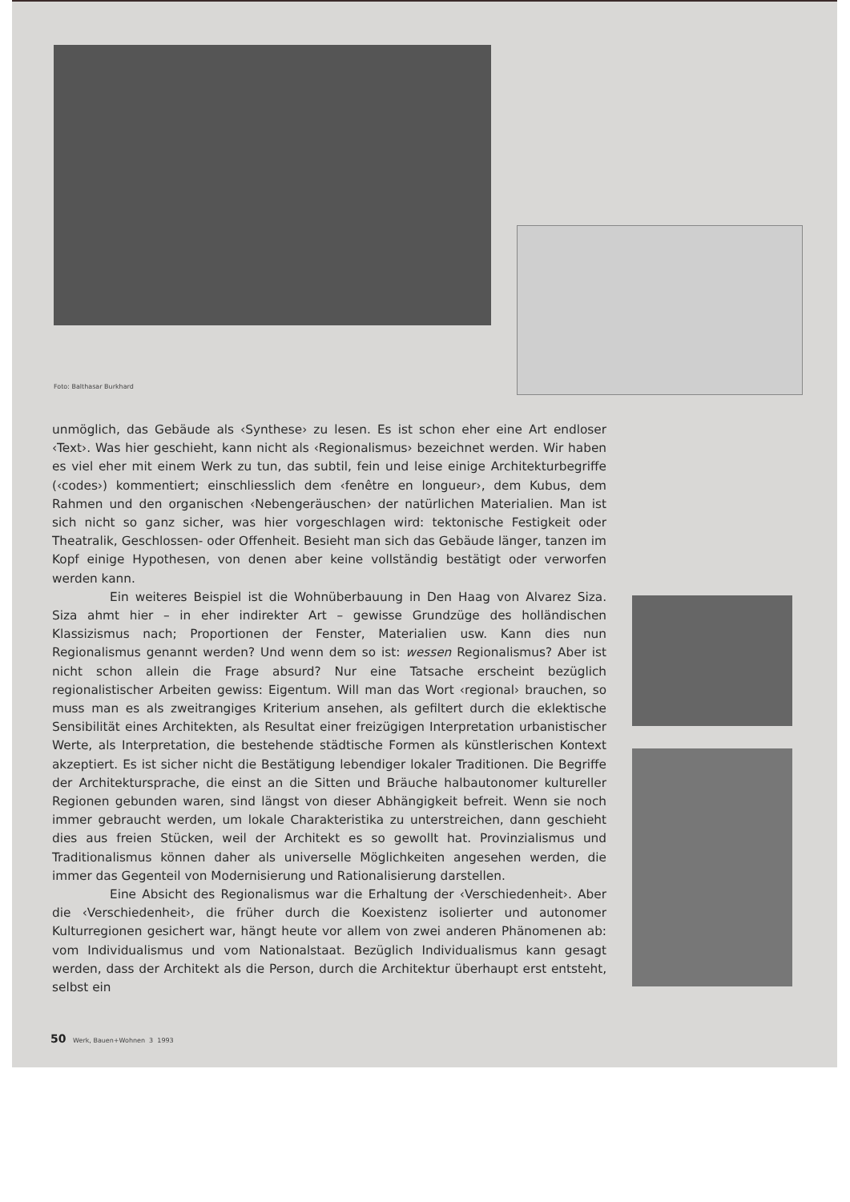Foto: Balthasar Burkhard
unmöglich, das Gebäude als ‹Synthese› zu lesen. Es ist schon eher eine Art endloser ‹Text›. Was hier geschieht, kann nicht als ‹Regionalismus› bezeichnet werden. Wir haben es viel eher mit einem Werk zu tun, das subtil, fein und leise einige Architekturbegriffe (‹codes›) kommentiert; einschliesslich dem ‹fenêtre en longueur›, dem Kubus, dem Rahmen und den organischen ‹Nebengeräuschen› der natürlichen Materialien. Man ist sich nicht so ganz sicher, was hier vorgeschlagen wird: tektonische Festigkeit oder Theatralik, Geschlossen- oder Offenheit. Besieht man sich das Gebäude länger, tanzen im Kopf einige Hypothesen, von denen aber keine vollständig bestätigt oder verworfen werden kann.
Ein weiteres Beispiel ist die Wohnüberbauung in Den Haag von Alvarez Siza. Siza ahmt hier – in eher indirekter Art – gewisse Grundzüge des holländischen Klassizismus nach; Proportionen der Fenster, Materialien usw. Kann dies nun Regionalismus genannt werden? Und wenn dem so ist: wessen Regionalismus? Aber ist nicht schon allein die Frage absurd? Nur eine Tatsache erscheint bezüglich regionalistischer Arbeiten gewiss: Eigentum. Will man das Wort ‹regional› brauchen, so muss man es als zweitrangiges Kriterium ansehen, als gefiltert durch die eklektische Sensibilität eines Architekten, als Resultat einer freizügigen Interpretation urbanistischer Werte, als Interpretation, die bestehende städtische Formen als künstlerischen Kontext akzeptiert. Es ist sicher nicht die Bestätigung lebendiger lokaler Traditionen. Die Begriffe der Architektursprache, die einst an die Sitten und Bräuche halbautonomer kultureller Regionen gebunden waren, sind längst von dieser Abhängigkeit befreit. Wenn sie noch immer gebraucht werden, um lokale Charakteristika zu unterstreichen, dann geschieht dies aus freien Stücken, weil der Architekt es so gewollt hat. Provinzialismus und Traditionalismus können daher als universelle Möglichkeiten angesehen werden, die immer das Gegenteil von Modernisierung und Rationalisierung darstellen.
Eine Absicht des Regionalismus war die Erhaltung der ‹Verschiedenheit›. Aber die ‹Verschiedenheit›, die früher durch die Koexistenz isolierter und autonomer Kulturregionen gesichert war, hängt heute vor allem von zwei anderen Phänomenen ab: vom Individualismus und vom Nationalstaat. Bezüglich Individualismus kann gesagt werden, dass der Architekt als die Person, durch die Architektur überhaupt erst entsteht, selbst ein
50 Werk, Bauen+Wohnen 3 1993